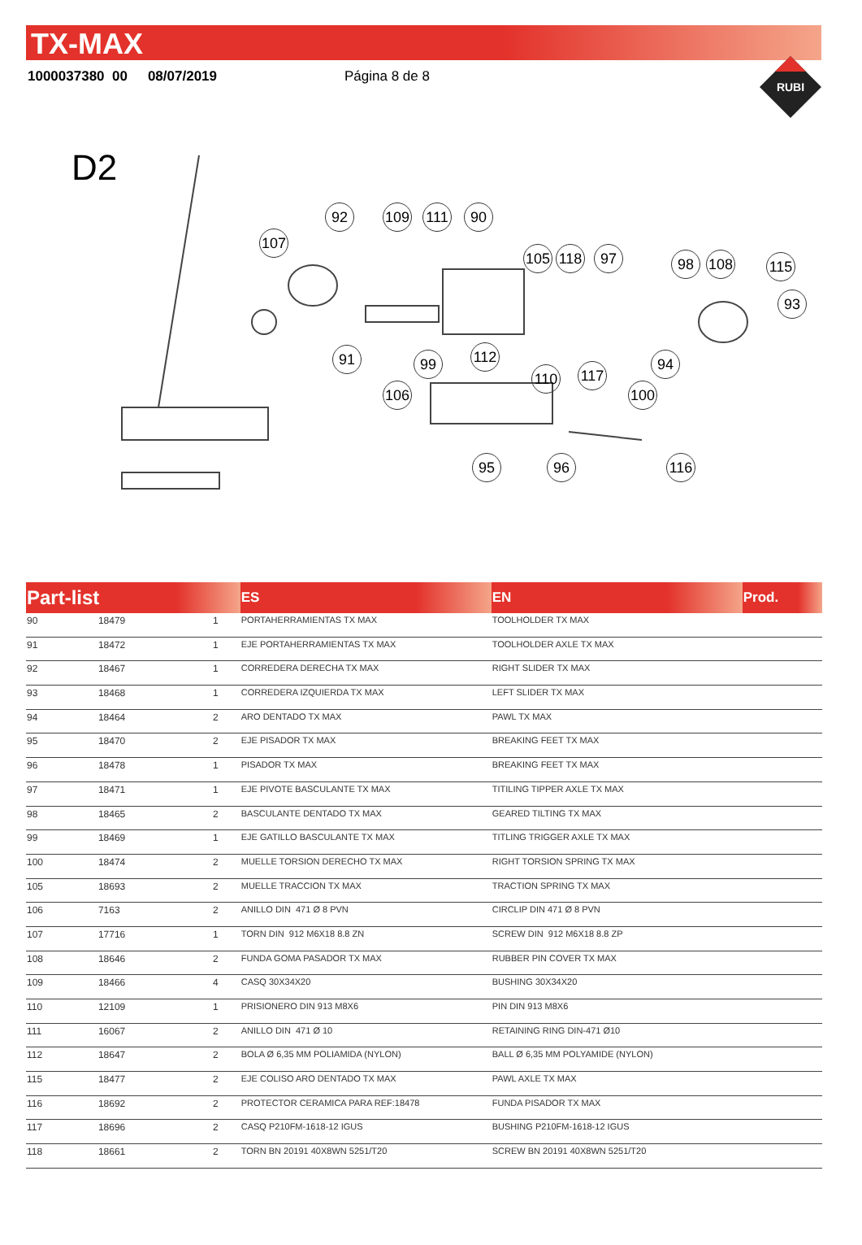TX-MAX
1000037380 00 08/07/2019 Página 8 de 8
RUBI
D2
92 109 111 90
107
105 118 97 98 108 115
93
91 99 112
110 117
94
106 100
95 96 116
| Part-list | | | ES | EN | Prod. |
| --- | --- | --- | --- | --- | --- |
| 90 | 18479 | 1 | PORTAHERRAMIENTAS TX MAX | TOOLHOLDER TX MAX | |
| 91 | 18472 | 1 | EJE PORTAHERRAMIENTAS TX MAX | TOOLHOLDER AXLE TX MAX | |
| 92 | 18467 | 1 | CORREDERA DERECHA TX MAX | RIGHT SLIDER TX MAX | |
| 93 | 18468 | 1 | CORREDERA IZQUIERDA TX MAX | LEFT SLIDER TX MAX | |
| 94 | 18464 | 2 | ARO DENTADO TX MAX | PAWL TX MAX | |
| 95 | 18470 | 2 | EJE PISADOR TX MAX | BREAKING FEET TX MAX | |
| 96 | 18478 | 1 | PISADOR TX MAX | BREAKING FEET TX MAX | |
| 97 | 18471 | 1 | EJE PIVOTE BASCULANTE TX MAX | TITILING TIPPER AXLE TX MAX | |
| 98 | 18465 | 2 | BASCULANTE DENTADO TX MAX | GEARED TILTING TX MAX | |
| 99 | 18469 | 1 | EJE GATILLO BASCULANTE TX MAX | TITLING TRIGGER AXLE TX MAX | |
| 100 | 18474 | 2 | MUELLE TORSION DERECHO TX MAX | RIGHT TORSION SPRING TX MAX | |
| 105 | 18693 | 2 | MUELLE TRACCION TX MAX | TRACTION SPRING TX MAX | |
| 106 | 7163 | 2 | ANILLO DIN 471 Ø 8 PVN | CIRCLIP DIN 471 Ø 8 PVN | |
| 107 | 17716 | 1 | TORN DIN 912 M6X18 8.8 ZN | SCREW DIN 912 M6X18 8.8 ZP | |
| 108 | 18646 | 2 | FUNDA GOMA PASADOR TX MAX | RUBBER PIN COVER TX MAX | |
| 109 | 18466 | 4 | CASQ 30X34X20 | BUSHING 30X34X20 | |
| 110 | 12109 | 1 | PRISIONERO DIN 913 M8X6 | PIN DIN 913 M8X6 | |
| 111 | 16067 | 2 | ANILLO DIN 471 Ø 10 | RETAINING RING DIN-471 Ø10 | |
| 112 | 18647 | 2 | BOLA Ø 6,35 MM POLIAMIDA (NYLON) | BALL Ø 6,35 MM POLYAMIDE (NYLON) | |
| 115 | 18477 | 2 | EJE COLISO ARO DENTADO TX MAX | PAWL AXLE TX MAX | |
| 116 | 18692 | 2 | PROTECTOR CERAMICA PARA REF:18478 | FUNDA PISADOR TX MAX | |
| 117 | 18696 | 2 | CASQ P210FM-1618-12 IGUS | BUSHING P210FM-1618-12 IGUS | |
| 118 | 18661 | 2 | TORN BN 20191 40X8WN 5251/T20 | SCREW BN 20191 40X8WN 5251/T20 | |